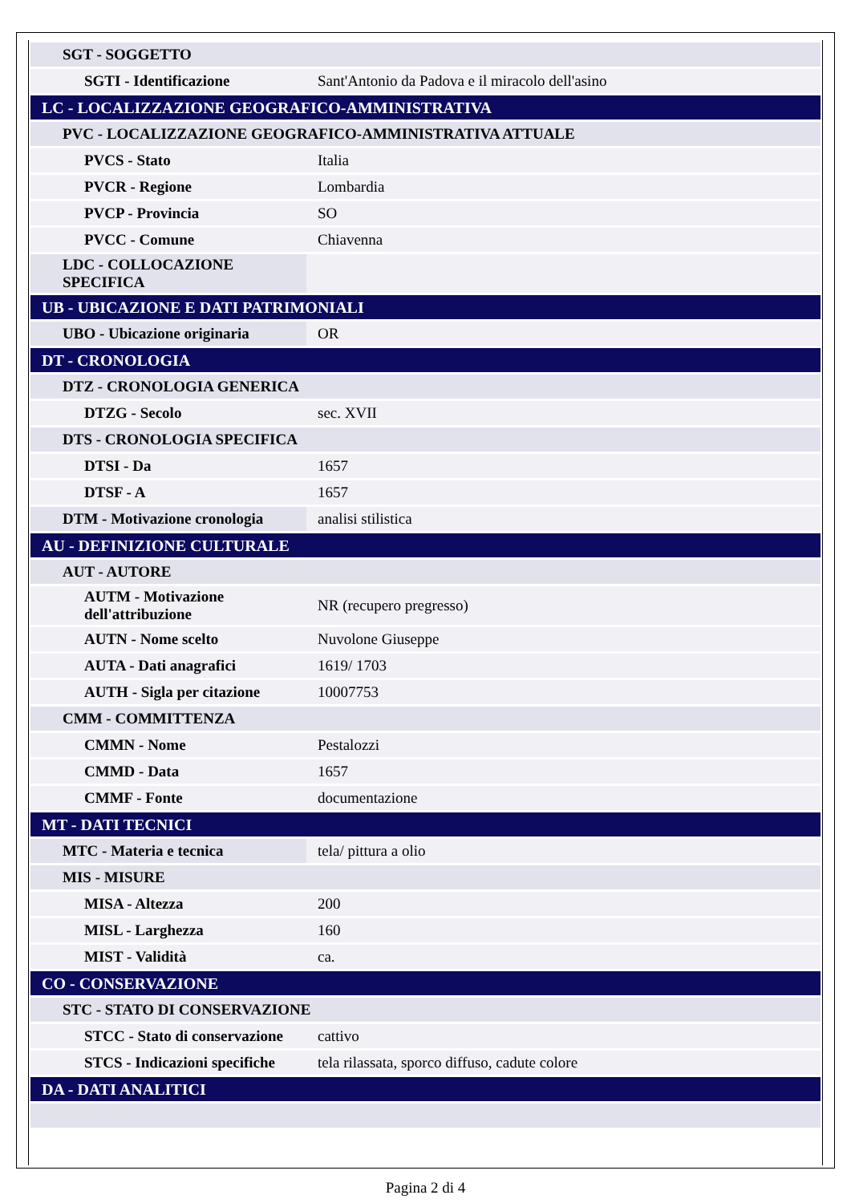| SGT - SOGGETTO | |
| SGTI - Identificazione | Sant'Antonio da Padova e il miracolo dell'asino |
| LC - LOCALIZZAZIONE GEOGRAFICO-AMMINISTRATIVA | |
| PVC - LOCALIZZAZIONE GEOGRAFICO-AMMINISTRATIVA ATTUALE | |
| PVCS - Stato | Italia |
| PVCR - Regione | Lombardia |
| PVCP - Provincia | SO |
| PVCC - Comune | Chiavenna |
| LDC - COLLOCAZIONE SPECIFICA | |
| UB - UBICAZIONE E DATI PATRIMONIALI | |
| UBO - Ubicazione originaria | OR |
| DT - CRONOLOGIA | |
| DTZ - CRONOLOGIA GENERICA | |
| DTZG - Secolo | sec. XVII |
| DTS - CRONOLOGIA SPECIFICA | |
| DTSI - Da | 1657 |
| DTSF - A | 1657 |
| DTM - Motivazione cronologia | analisi stilistica |
| AU - DEFINIZIONE CULTURALE | |
| AUT - AUTORE | |
| AUTM - Motivazione dell'attribuzione | NR (recupero pregresso) |
| AUTN - Nome scelto | Nuvolone Giuseppe |
| AUTA - Dati anagrafici | 1619/ 1703 |
| AUTH - Sigla per citazione | 10007753 |
| CMM - COMMITTENZA | |
| CMMN - Nome | Pestalozzi |
| CMMD - Data | 1657 |
| CMMF - Fonte | documentazione |
| MT - DATI TECNICI | |
| MTC - Materia e tecnica | tela/ pittura a olio |
| MIS - MISURE | |
| MISA - Altezza | 200 |
| MISL - Larghezza | 160 |
| MIST - Validità | ca. |
| CO - CONSERVAZIONE | |
| STC - STATO DI CONSERVAZIONE | |
| STCC - Stato di conservazione | cattivo |
| STCS - Indicazioni specifiche | tela rilassata, sporco diffuso, cadute colore |
| DA - DATI ANALITICI | |
Pagina 2 di 4